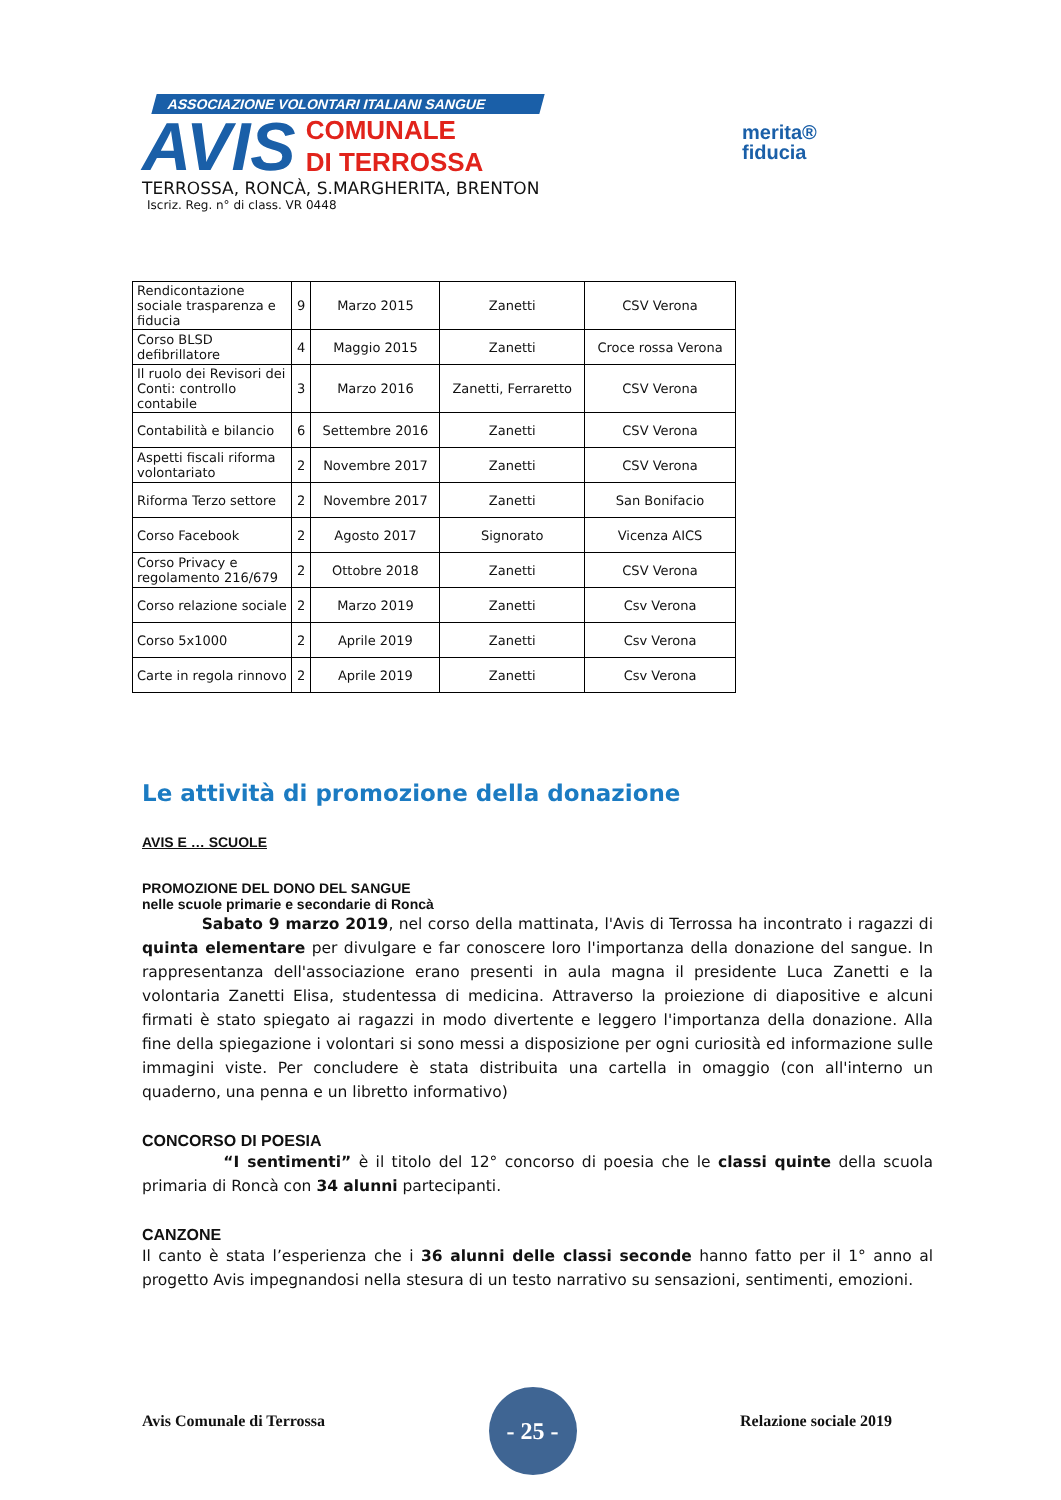ASSOCIAZIONE VOLONTARI ITALIANI SANGUE
AVIS
COMUNALE
DI TERROSSA
merita®
fiducia
TERROSSA, RONCÀ, S.MARGHERITA, BRENTON
Iscriz. Reg. n° di class. VR 0448
| Rendicontazione sociale trasparenza e fiducia | 9 | Marzo 2015 | Zanetti | CSV Verona |
| Corso BLSD defibrillatore | 4 | Maggio 2015 | Zanetti | Croce rossa Verona |
| Il ruolo dei Revisori dei Conti: controllo contabile | 3 | Marzo 2016 | Zanetti, Ferraretto | CSV Verona |
| Contabilità e bilancio | 6 | Settembre 2016 | Zanetti | CSV Verona |
| Aspetti fiscali riforma volontariato | 2 | Novembre 2017 | Zanetti | CSV Verona |
| Riforma Terzo settore | 2 | Novembre 2017 | Zanetti | San Bonifacio |
| Corso Facebook | 2 | Agosto 2017 | Signorato | Vicenza AICS |
| Corso Privacy e regolamento 216/679 | 2 | Ottobre 2018 | Zanetti | CSV Verona |
| Corso relazione sociale | 2 | Marzo 2019 | Zanetti | Csv Verona |
| Corso 5x1000 | 2 | Aprile 2019 | Zanetti | Csv Verona |
| Carte in regola rinnovo | 2 | Aprile 2019 | Zanetti | Csv Verona |
Le attività di promozione della donazione
AVIS E … SCUOLE
PROMOZIONE DEL DONO DEL SANGUE
nelle scuole primarie e secondarie di Roncà
Sabato 9 marzo 2019, nel corso della mattinata, l'Avis di Terrossa ha incontrato i ragazzi di quinta elementare per divulgare e far conoscere loro l'importanza della donazione del sangue. In rappresentanza dell'associazione erano presenti in aula magna il presidente Luca Zanetti e la volontaria Zanetti Elisa, studentessa di medicina. Attraverso la proiezione di diapositive e alcuni firmati è stato spiegato ai ragazzi in modo divertente e leggero l'importanza della donazione. Alla fine della spiegazione i volontari si sono messi a disposizione per ogni curiosità ed informazione sulle immagini viste. Per concludere è stata distribuita una cartella in omaggio (con all'interno un quaderno, una penna e un libretto informativo)
CONCORSO DI POESIA
“I sentimenti” è il titolo del 12° concorso di poesia che le classi quinte della scuola primaria di Roncà con 34 alunni partecipanti.
CANZONE
Il canto è stata l’esperienza che i 36 alunni delle classi seconde hanno fatto per il 1° anno al progetto Avis impegnandosi nella stesura di un testo narrativo su sensazioni, sentimenti, emozioni.
Avis Comunale di Terrossa
- 25 -
Relazione sociale 2019